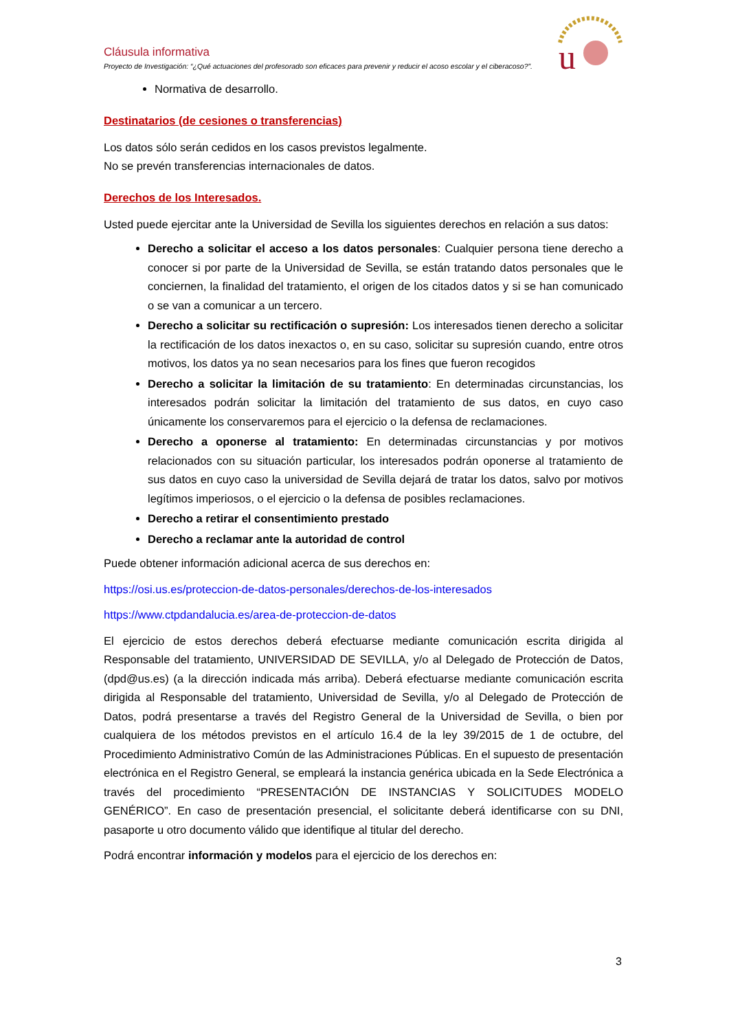u
Cláusula informativa
Proyecto de Investigación: “¿Qué actuaciones del profesorado son eficaces para prevenir y reducir el acoso escolar y el ciberacoso?”.
Normativa de desarrollo.
Destinatarios (de cesiones o transferencias)
Los datos sólo serán cedidos en los casos previstos legalmente.
No se prevén transferencias internacionales de datos.
Derechos de los Interesados.
Usted puede ejercitar ante la Universidad de Sevilla los siguientes derechos en relación a sus datos:
Derecho a solicitar el acceso a los datos personales: Cualquier persona tiene derecho a conocer si por parte de la Universidad de Sevilla, se están tratando datos personales que le conciernen, la finalidad del tratamiento, el origen de los citados datos y si se han comunicado o se van a comunicar a un tercero.
Derecho a solicitar su rectificación o supresión: Los interesados tienen derecho a solicitar la rectificación de los datos inexactos o, en su caso, solicitar su supresión cuando, entre otros motivos, los datos ya no sean necesarios para los fines que fueron recogidos
Derecho a solicitar la limitación de su tratamiento: En determinadas circunstancias, los interesados podrán solicitar la limitación del tratamiento de sus datos, en cuyo caso únicamente los conservaremos para el ejercicio o la defensa de reclamaciones.
Derecho a oponerse al tratamiento: En determinadas circunstancias y por motivos relacionados con su situación particular, los interesados podrán oponerse al tratamiento de sus datos en cuyo caso la universidad de Sevilla dejará de tratar los datos, salvo por motivos legítimos imperiosos, o el ejercicio o la defensa de posibles reclamaciones.
Derecho a retirar el consentimiento prestado
Derecho a reclamar ante la autoridad de control
Puede obtener información adicional acerca de sus derechos en:
https://osi.us.es/proteccion-de-datos-personales/derechos-de-los-interesados
https://www.ctpdandalucia.es/area-de-proteccion-de-datos
El ejercicio de estos derechos deberá efectuarse mediante comunicación escrita dirigida al Responsable del tratamiento, UNIVERSIDAD DE SEVILLA, y/o al Delegado de Protección de Datos, (dpd@us.es) (a la dirección indicada más arriba). Deberá efectuarse mediante comunicación escrita dirigida al Responsable del tratamiento, Universidad de Sevilla, y/o al Delegado de Protección de Datos, podrá presentarse a través del Registro General de la Universidad de Sevilla, o bien por cualquiera de los métodos previstos en el artículo 16.4 de la ley 39/2015 de 1 de octubre, del Procedimiento Administrativo Común de las Administraciones Públicas. En el supuesto de presentación electrónica en el Registro General, se empleará la instancia genérica ubicada en la Sede Electrónica a través del procedimiento “PRESENTACIÓN DE INSTANCIAS Y SOLICITUDES MODELO GENÉRICO”. En caso de presentación presencial, el solicitante deberá identificarse con su DNI, pasaporte u otro documento válido que identifique al titular del derecho.
Podrá encontrar información y modelos para el ejercicio de los derechos en:
3